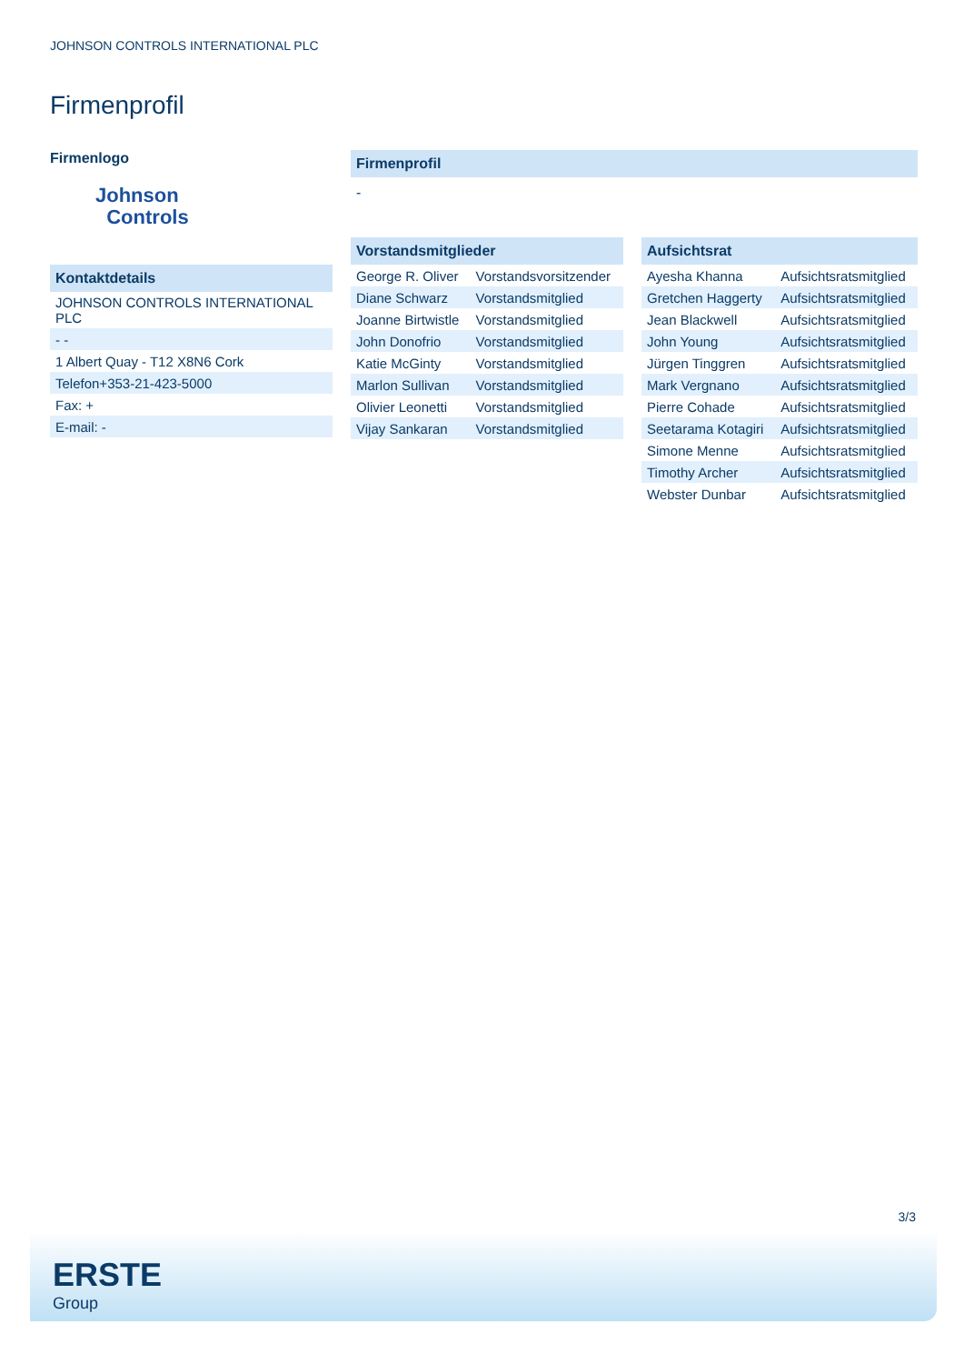JOHNSON CONTROLS INTERNATIONAL PLC
Firmenprofil
Firmenlogo
Johnson
Controls
Kontaktdetails
| JOHNSON CONTROLS INTERNATIONAL PLC |
| - - |
| 1 Albert Quay - T12 X8N6 Cork |
| Telefon+353-21-423-5000 |
| Fax: + |
| E-mail: - |
Firmenprofil
-
Vorstandsmitglieder
| George R. Oliver | Vorstandsvorsitzender |
| Diane Schwarz | Vorstandsmitglied |
| Joanne Birtwistle | Vorstandsmitglied |
| John Donofrio | Vorstandsmitglied |
| Katie McGinty | Vorstandsmitglied |
| Marlon Sullivan | Vorstandsmitglied |
| Olivier Leonetti | Vorstandsmitglied |
| Vijay Sankaran | Vorstandsmitglied |
Aufsichtsrat
| Ayesha Khanna | Aufsichtsratsmitglied |
| Gretchen Haggerty | Aufsichtsratsmitglied |
| Jean Blackwell | Aufsichtsratsmitglied |
| John Young | Aufsichtsratsmitglied |
| Jürgen Tinggren | Aufsichtsratsmitglied |
| Mark Vergnano | Aufsichtsratsmitglied |
| Pierre Cohade | Aufsichtsratsmitglied |
| Seetarama Kotagiri | Aufsichtsratsmitglied |
| Simone Menne | Aufsichtsratsmitglied |
| Timothy Archer | Aufsichtsratsmitglied |
| Webster Dunbar | Aufsichtsratsmitglied |
3/3
ERSTE
Group